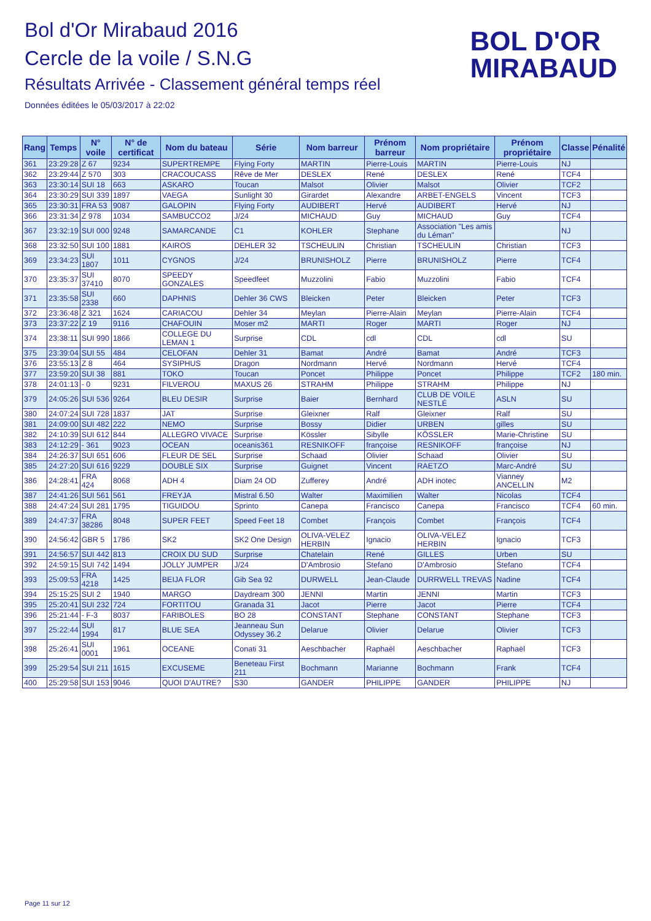Bol d'Or Mirabaud 2016
Cercle de la voile / S.N.G
Résultats Arrivée - Classement général temps réel
Données éditées le 05/03/2017 à 22:02
BOL D'OR
MIRABAUD
| Rang | Temps | N° voile | N° de certificat | Nom du bateau | Série | Nom barreur | Prénom barreur | Nom propriétaire | Prénom propriétaire | Classe | Pénalité |
| --- | --- | --- | --- | --- | --- | --- | --- | --- | --- | --- | --- |
| 361 | 23:29:28 | Z 67 | 9234 | SUPERTREMPE | Flying Forty | MARTIN | Pierre-Louis | MARTIN | Pierre-Louis | NJ | |
| 362 | 23:29:44 | Z 570 | 303 | CRACOUCASS | Rêve de Mer | DESLEX | René | DESLEX | René | TCF4 | |
| 363 | 23:30:14 | SUI 18 | 663 | ASKARO | Toucan | Malsot | Olivier | Malsot | Olivier | TCF2 | |
| 364 | 23:30:29 | SUI 339 | 1897 | VAEGA | Sunlight 30 | Girardet | Alexandre | ARBET-ENGELS | Vincent | TCF3 | |
| 365 | 23:30:31 | FRA 53 | 9087 | GALOPIN | Flying Forty | AUDIBERT | Hervé | AUDIBERT | Hervé | NJ | |
| 366 | 23:31:34 | Z 978 | 1034 | SAMBUCCO2 | J/24 | MICHAUD | Guy | MICHAUD | Guy | TCF4 | |
| 367 | 23:32:19 | SUI 000 | 9248 | SAMARCANDE | C1 | KOHLER | Stephane | Association "Les amis du Léman" | | NJ | |
| 368 | 23:32:50 | SUI 100 | 1881 | KAIROS | DEHLER 32 | TSCHEULIN | Christian | TSCHEULIN | Christian | TCF3 | |
| 369 | 23:34:23 | SUI 1807 | 1011 | CYGNOS | J/24 | BRUNISHOLZ | Pierre | BRUNISHOLZ | Pierre | TCF4 | |
| 370 | 23:35:37 | SUI 37410 | 8070 | SPEEDY GONZALES | Speedfeet | Muzzolini | Fabio | Muzzolini | Fabio | TCF4 | |
| 371 | 23:35:58 | SUI 2338 | 660 | DAPHNIS | Dehler 36 CWS | Bleicken | Peter | Bleicken | Peter | TCF3 | |
| 372 | 23:36:48 | Z 321 | 1624 | CARIACOU | Dehler 34 | Meylan | Pierre-Alain | Meylan | Pierre-Alain | TCF4 | |
| 373 | 23:37:22 | Z 19 | 9116 | CHAFOUIN | Moser m2 | MARTI | Roger | MARTI | Roger | NJ | |
| 374 | 23:38:11 | SUI 990 | 1866 | COLLEGE DU LEMAN 1 | Surprise | CDL | cdl | CDL | cdl | SU | |
| 375 | 23:39:04 | SUI 55 | 484 | CELOFAN | Dehler 31 | Bamat | André | Bamat | André | TCF3 | |
| 376 | 23:55:13 | Z 8 | 464 | SYSIPHUS | Dragon | Nordmann | Hervé | Nordmann | Hervé | TCF4 | |
| 377 | 23:59:20 | SUI 38 | 881 | TOKO | Toucan | Poncet | Philippe | Poncet | Philippe | TCF2 | 180 min. |
| 378 | 24:01:13 | - 0 | 9231 | FILVEROU | MAXUS 26 | STRAHM | Philippe | STRAHM | Philippe | NJ | |
| 379 | 24:05:26 | SUI 536 | 9264 | BLEU DESIR | Surprise | Baier | Bernhard | CLUB DE VOILE NESTLÉ | ASLN | SU | |
| 380 | 24:07:24 | SUI 728 | 1837 | JAT | Surprise | Gleixner | Ralf | Gleixner | Ralf | SU | |
| 381 | 24:09:00 | SUI 482 | 222 | NEMO | Surprise | Bossy | Didier | URBEN | gilles | SU | |
| 382 | 24:10:39 | SUI 612 | 844 | ALLEGRO VIVACE | Surprise | Kössler | Sibylle | KÖSSLER | Marie-Christine | SU | |
| 383 | 24:12:29 | - 361 | 9023 | OCEAN | oceanis361 | RESNIKOFF | françoise | RESNIKOFF | françoise | NJ | |
| 384 | 24:26:37 | SUI 651 | 606 | FLEUR DE SEL | Surprise | Schaad | Olivier | Schaad | Olivier | SU | |
| 385 | 24:27:20 | SUI 616 | 9229 | DOUBLE SIX | Surprise | Guignet | Vincent | RAETZO | Marc-André | SU | |
| 386 | 24:28:41 | FRA 424 | 8068 | ADH 4 | Diam 24 OD | Zufferey | André | ADH inotec | Vianney ANCELLIN | M2 | |
| 387 | 24:41:26 | SUI 561 | 561 | FREYJA | Mistral 6.50 | Walter | Maximilien | Walter | Nicolas | TCF4 | |
| 388 | 24:47:24 | SUI 281 | 1795 | TIGUIDOU | Sprinto | Canepa | Francisco | Canepa | Francisco | TCF4 | 60 min. |
| 389 | 24:47:37 | FRA 38286 | 8048 | SUPER FEET | Speed Feet 18 | Combet | François | Combet | François | TCF4 | |
| 390 | 24:56:42 | GBR 5 | 1786 | SK2 | SK2 One Design | OLIVA-VELEZ HERBIN | Ignacio | OLIVA-VELEZ HERBIN | Ignacio | TCF3 | |
| 391 | 24:56:57 | SUI 442 | 813 | CROIX DU SUD | Surprise | Chatelain | René | GILLES | Urben | SU | |
| 392 | 24:59:15 | SUI 742 | 1494 | JOLLY JUMPER | J/24 | D'Ambrosio | Stefano | D'Ambrosio | Stefano | TCF4 | |
| 393 | 25:09:53 | FRA 4218 | 1425 | BEIJA FLOR | Gib Sea 92 | DURWELL | Jean-Claude | DURRWELL TREVAS | Nadine | TCF4 | |
| 394 | 25:15:25 | SUI 2 | 1940 | MARGO | Daydream 300 | JENNI | Martin | JENNI | Martin | TCF3 | |
| 395 | 25:20:41 | SUI 232 | 724 | FORTITOU | Granada 31 | Jacot | Pierre | Jacot | Pierre | TCF4 | |
| 396 | 25:21:44 | - F-3 | 8037 | FARIBOLES | BO 28 | CONSTANT | Stephane | CONSTANT | Stephane | TCF3 | |
| 397 | 25:22:44 | SUI 1994 | 817 | BLUE SEA | Jeanneau Sun Odyssey 36.2 | Delarue | Olivier | Delarue | Olivier | TCF3 | |
| 398 | 25:26:41 | SUI 0001 | 1961 | OCEANE | Conati 31 | Aeschbacher | Raphaël | Aeschbacher | Raphaël | TCF3 | |
| 399 | 25:29:54 | SUI 211 | 1615 | EXCUSEME | Beneteau First 211 | Bochmann | Marianne | Bochmann | Frank | TCF4 | |
| 400 | 25:29:58 | SUI 153 | 9046 | QUOI D'AUTRE? | S30 | GANDER | PHILIPPE | GANDER | PHILIPPE | NJ | |
Page 11 sur 12